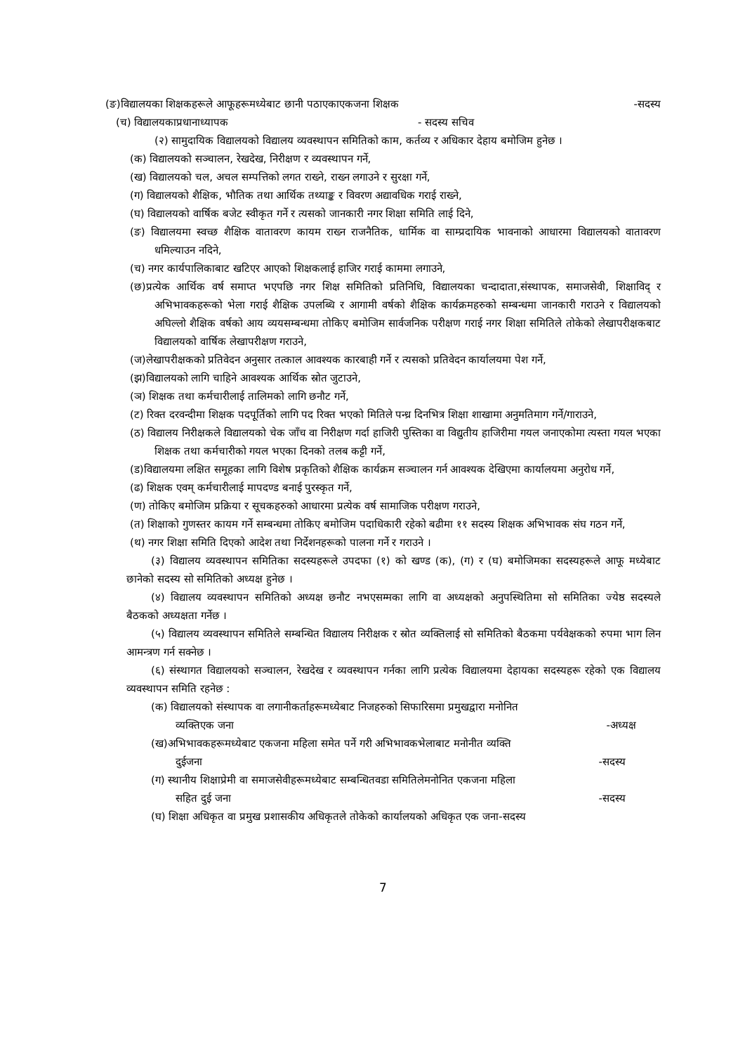(ङ)विद्यालयका शिक्षकहरूले आफूहरूमध्येबाट छानी पठाएकाएकजना शिक्षक -सदस्य
(च) विद्यालयकाप्रधानाध्यापक - सदस्य सचिव
(२) सामुदायिक विद्यालयको विद्यालय व्यवस्थापन समितिको काम, कर्तव्य र अधिकार देहाय बमोजिम हुनेछ ।
(क) विद्यालयको सञ्चालन, रेखदेख, निरीक्षण र व्यवस्थापन गर्ने,
(ख) विद्यालयको चल, अचल सम्पत्तिको लगत राख्ने, राख्न लगाउने र सुरक्षा गर्ने,
(ग) विद्यालयको शैक्षिक, भौतिक तथा आर्थिक तथ्याङ्क र विवरण अद्यावधिक गराई राख्ने,
(घ) विद्यालयको वार्षिक बजेट स्वीकृत गर्ने र त्यसको जानकारी नगर शिक्षा समिति लाई दिने,
(ङ) विद्यालयमा स्वच्छ शैक्षिक वातावरण कायम राख्न राजनैतिक, धार्मिक वा साम्प्रदायिक भावनाको आधारमा विद्यालयको वातावरण धमिल्याउन नदिने,
(च) नगर कार्यपालिकाबाट खटिएर आएको शिक्षकलाई हाजिर गराई काममा लगाउने,
(छ)प्रत्येक आर्थिक वर्ष समाप्त भएपछि नगर शिक्ष समितिको प्रतिनिधि, विद्यालयका चन्दादाता,संस्थापक, समाजसेवी, शिक्षाविद् र अभिभावकहरूको भेला गराई शैक्षिक उपलब्धि र आगामी वर्षको शैक्षिक कार्यक्रमहरुको सम्बन्धमा जानकारी गराउने र विद्यालयको अघिल्लो शैक्षिक वर्षको आय व्ययसम्बन्धमा तोकिए बमोजिम सार्वजनिक परीक्षण गराई नगर शिक्षा समितिले तोकेको लेखापरीक्षकबाट विद्यालयको वार्षिक लेखापरीक्षण गराउने,
(ज)लेखापरीक्षकको प्रतिवेदन अनुसार तत्काल आवश्यक कारबाही गर्ने र त्यसको प्रतिवेदन कार्यालयमा पेश गर्ने,
(झ)विद्यालयको लागि चाहिने आवश्यक आर्थिक स्रोत जुटाउने,
(ञ) शिक्षक तथा कर्मचारीलाई तालिमको लागि छनौट गर्ने,
(ट) रिक्त दरवन्दीमा शिक्षक पदपूर्तिको लागि पद रिक्त भएको मितिले पन्ध्र दिनभित्र शिक्षा शाखामा अनुमतिमाग गर्ने/गाराउने,
(ठ) विद्यालय निरीक्षकले विद्यालयको चेक जाँच वा निरीक्षण गर्दा हाजिरी पुस्तिका वा विद्युतीय हाजिरीमा गयल जनाएकोमा त्यस्ता गयल भएका शिक्षक तथा कर्मचारीको गयल भएका दिनको तलब कट्टी गर्ने,
(ड)विद्यालयमा लक्षित समूहका लागि विशेष प्रकृतिको शैक्षिक कार्यक्रम सञ्चालन गर्न आवश्यक देखिएमा कार्यालयमा अनुरोध गर्ने,
(ढ) शिक्षक एवम् कर्मचारीलाई मापदण्ड बनाई पुरस्कृत गर्ने,
(ण) तोकिए बमोजिम प्रक्रिया र सूचकहरुको आधारमा प्रत्येक वर्ष सामाजिक परीक्षण गराउने,
(त) शिक्षाको गुणस्तर कायम गर्ने सम्बन्धमा तोकिए बमोजिम पदाधिकारी रहेको बढीमा ११ सदस्य शिक्षक अभिभावक संघ गठन गर्ने,
(थ) नगर शिक्षा समिति दिएको आदेश तथा निर्देशनहरूको पालना गर्ने र गराउने ।
(३) विद्यालय व्यवस्थापन समितिका सदस्यहरूले उपदफा (१) को खण्ड (क), (ग) र (घ) बमोजिमका सदस्यहरूले आफू मध्येबाट छानेको सदस्य सो समितिको अध्यक्ष हुनेछ ।
(४) विद्यालय व्यवस्थापन समितिको अध्यक्ष छनौट नभएसम्मका लागि वा अध्यक्षको अनुपस्थितिमा सो समितिका ज्येष्ठ सदस्यले बैठकको अध्यक्षता गर्नेछ ।
(५) विद्यालय व्यवस्थापन समितिले सम्बन्धित विद्यालय निरीक्षक र स्रोत व्यक्तिलाई सो समितिको बैठकमा पर्यवेक्षकको रुपमा भाग लिन आमन्त्रण गर्न सक्नेछ ।
(६) संस्थागत विद्यालयको सञ्चालन, रेखदेख र व्यवस्थापन गर्नका लागि प्रत्येक विद्यालयमा देहायका सदस्यहरू रहेको एक विद्यालय व्यवस्थापन समिति रहनेछ :
(क) विद्यालयको संस्थापक वा लगानीकर्ताहरूमध्येबाट निजहरुको सिफारिसमा प्रमुखद्वारा मनोनित
व्यक्तिएक जना -अध्यक्ष
(ख)अभिभावकहरूमध्येबाट एकजना महिला समेत पर्ने गरी अभिभावकभेलाबाट मनोनीत व्यक्ति
दुईजना -सदस्य
(ग) स्थानीय शिक्षाप्रेमी वा समाजसेवीहरूमध्येबाट सम्बन्धितवडा समितिलेमनोनित एकजना महिला
सहित दुई जना -सदस्य
(घ) शिक्षा अधिकृत वा प्रमुख प्रशासकीय अधिकृतले तोकेको कार्यालयको अधिकृत एक जना-सदस्य
7